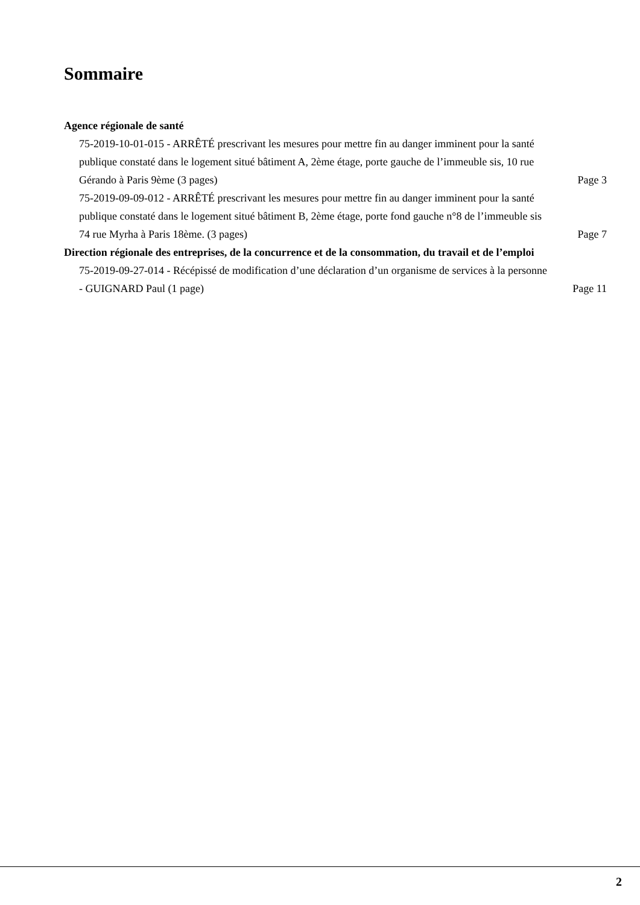Sommaire
Agence régionale de santé
75-2019-10-01-015 - ARRÊTÉ prescrivant les mesures pour mettre fin au danger imminent pour la santé publique constaté dans le logement situé bâtiment A, 2ème étage, porte gauche de l’immeuble sis, 10 rue Gérando à Paris 9ème (3 pages)
Page 3
75-2019-09-09-012 - ARRÊTÉ prescrivant les mesures pour mettre fin au danger imminent pour la santé publique constaté dans le logement situé bâtiment B, 2ème étage, porte fond gauche n°8 de l’immeuble sis 74 rue Myrha à Paris 18ème. (3 pages)
Page 7
Direction régionale des entreprises, de la concurrence et de la consommation, du travail et de l’emploi
75-2019-09-27-014 - Récépissé de modification d’une déclaration d’un organisme de services à la personne - GUIGNARD Paul (1 page)
Page 11
2